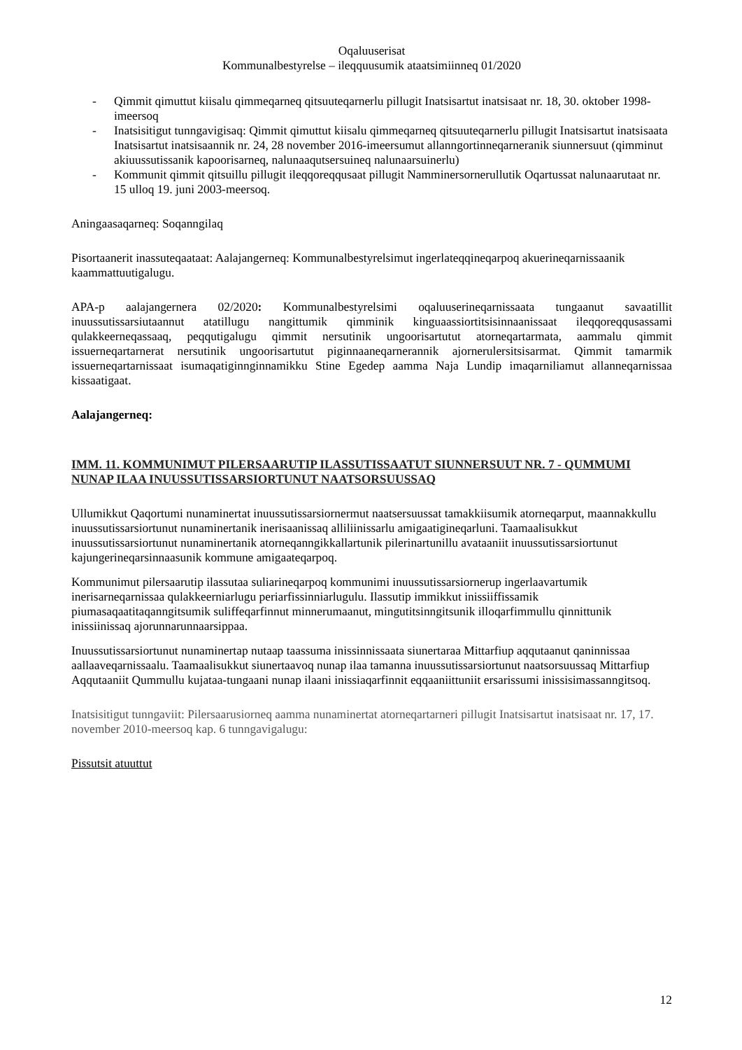Oqaluuserisat
Kommunalbestyrelse – ileqquusumik ataatsimiinneq 01/2020
- Qimmit qimuttut kiisalu qimmeqarneq qitsuuteqarnerlu pillugit Inatsisartut inatsisaat nr. 18, 30. oktober 1998-imeersoq
- Inatsisitigut tunngavigisaq: Qimmit qimuttut kiisalu qimmeqarneq qitsuuteqarnerlu pillugit Inatsisartut inatsisaata Inatsisartut inatsisaannik nr. 24, 28 november 2016-imeersumut allanngortinneqarneranik siunnersuut (qimminut akiuussutissanik kapoorisarneq, nalunaaqutsersuineq nalunaarsuinerlu)
- Kommunit qimmit qitsuillu pillugit ileqqoreqqusaat pillugit Namminersornerullutik Oqartussat nalunaarutaat nr. 15 ulloq 19. juni 2003-meersoq.
Aningaasaqarneq: Soqanngilaq
Pisortaanerit inassuteqaataat: Aalajangerneq: Kommunalbestyrelsimut ingerlateqqineqarpoq akuerineqarnissaanik kaammattuutigalugu.
APA-p aalajangernera 02/2020: Kommunalbestyrelsimi oqaluuserineqarnissaata tungaanut savaatillit inuussutissarsiutaannut atatillugu nangittumik qimminik kinguaassiortitsisinnaanissaat ileqqoreqqusassami qulakkeerneqassaaq, peqqutigalugu qimmit nersutinik ungoorisartutut atorneqartarmata, aammalu qimmit issuerneqartarnerat nersutinik ungoorisartutut piginnaaneqarnerannik ajornerulersitsisarmat. Qimmit tamarmik issuerneqartarnissaat isumaqatiginnginnamikku Stine Egedep aamma Naja Lundip imaqarniliamut allanneqarnissaa kissaatigaat.
Aalajangerneq:
IMM. 11. KOMMUNIMUT PILERSAARUTIP ILASSUTISSAATUT SIUNNERSUUT NR. 7 - QUMMUMI NUNAP ILAA INUUSSUTISSARSIORTUNUT NAATSORSUUSSAQ
Ullumikkut Qaqortumi nunaminertat inuussutissarsiornermut naatsersuussat tamakkiisumik atorneqarput, maannakkullu inuussutissarsiortunut nunaminertanik inerisaanissaq alliliinissarlu amigaatigineqarluni. Taamaalisukkut inuussutissarsiortunut nunaminertanik atorneqanngikkallartunik pilerinartunillu avataaniit inuussutissarsiortunut kajungerineqarsinnaasunik kommune amigaateqarpoq.
Kommunimut pilersaarutip ilassutaa suliarineqarpoq kommunimi inuussutissarsiornerup ingerlaavartumik inerisarneqarnissaa qulakkeerniarlugu periarfissinniarlugulu. Ilassutip immikkut inissiiffissamik piumasaqaatitaqanngitsumik suliffeqarfinnut minnerumaanut, mingutitsinngitsunik illoqarfimmullu qinnittunik inissiinissaq ajorunnarunnaarsippaa.
Inuussutissarsiortunut nunaminertap nutaap taassuma inissinnissaata siunertaraa Mittarfiup aqqutaanut qaninnissaa aallaaveqarnissaalu. Taamaalisukkut siunertaavoq nunap ilaa tamanna inuussutissarsiortunut naatsorsuussaq Mittarfiup Aqqutaaniit Qummullu kujataa-tungaani nunap ilaani inissiaqarfinnit eqqaaniittuniit ersarissumi inissisimassanngitsoq.
Inatsisitigut tunngaviit: Pilersaarusiorneq aamma nunaminertat atorneqartarneri pillugit Inatsisartut inatsisaat nr. 17, 17. november 2010-meersoq kap. 6 tunngavigalugu:
Pissutsit atuuttut
12